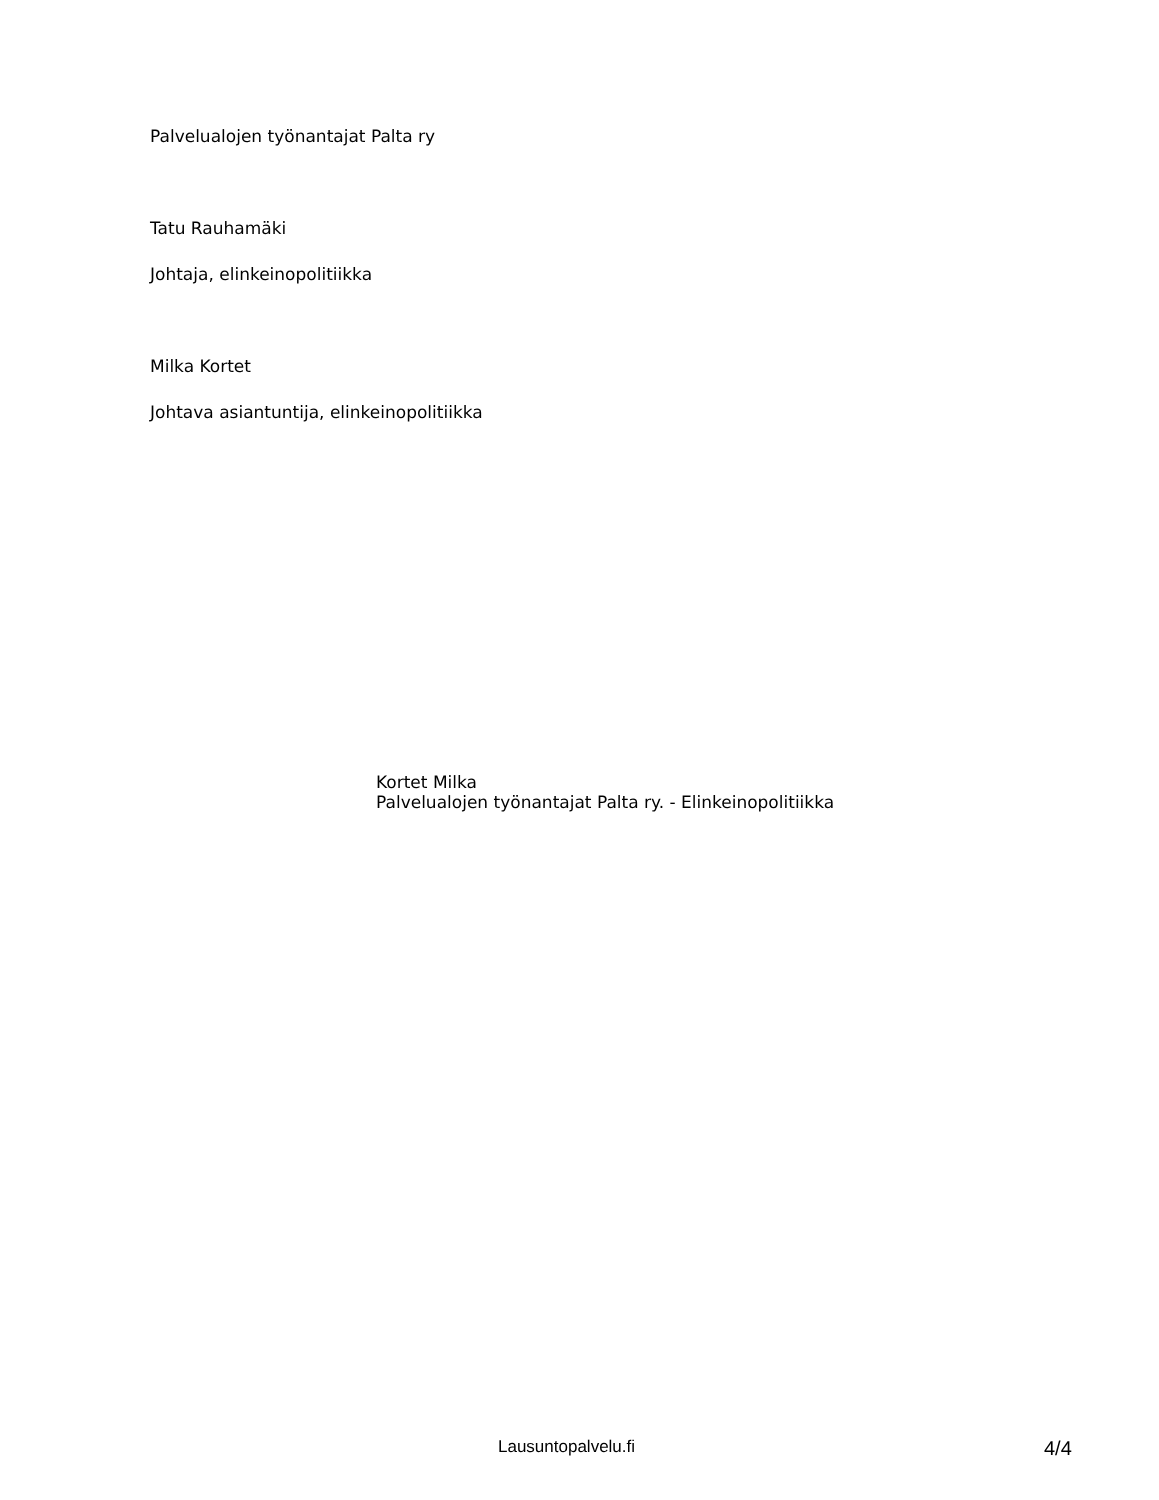Palvelualojen työnantajat Palta ry
Tatu Rauhamäki
Johtaja, elinkeinopolitiikka
Milka Kortet
Johtava asiantuntija, elinkeinopolitiikka
Kortet Milka
Palvelualojen työnantajat Palta ry. - Elinkeinopolitiikka
Lausuntopalvelu.fi 4/4